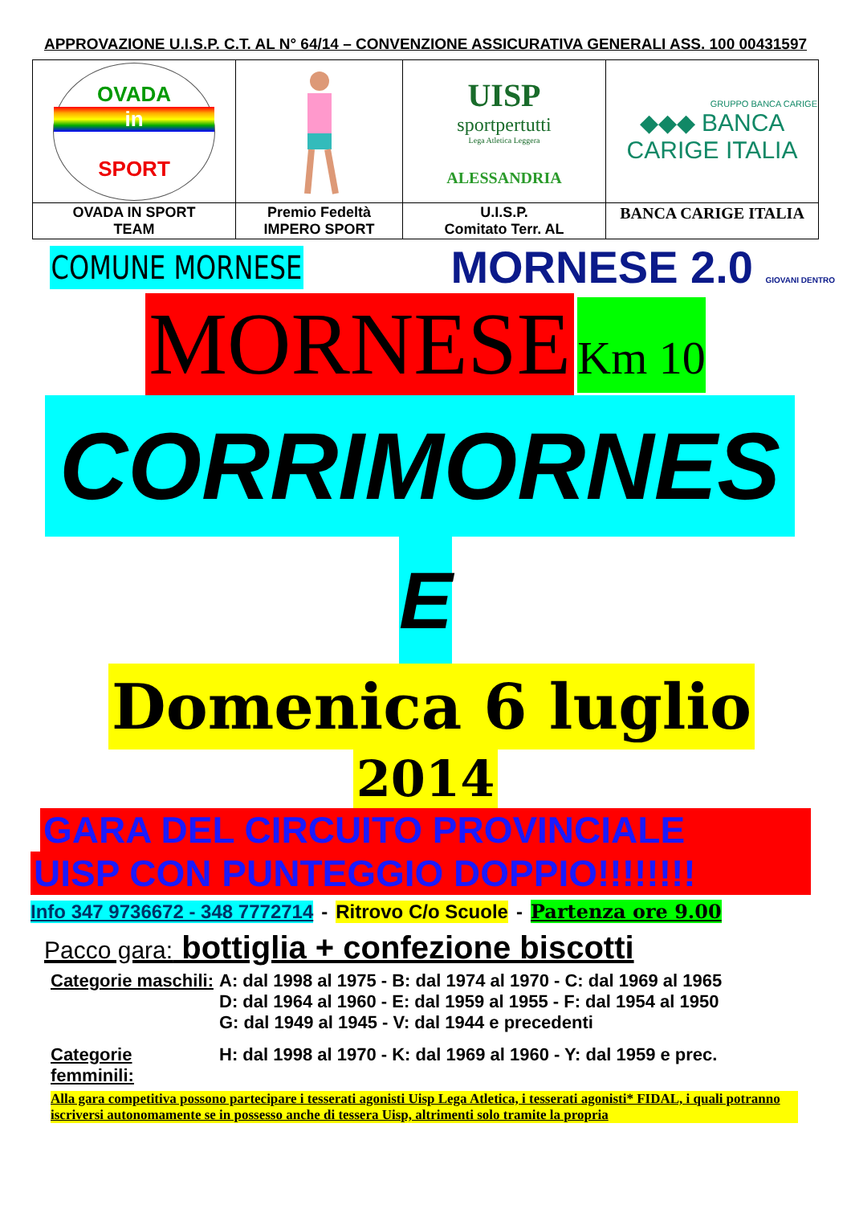APPROVAZIONE U.I.S.P. C.T. AL N° 64/14 – CONVENZIONE ASSICURATIVA GENERALI ASS. 100 00431597
| OVADA in SPORT | | UISP sportpertutti Lega Atletica Leggera ALESSANDRIA | GRUPPO BANCA CARIGE ◆◆◆ BANCA CARIGE ITALIA |
| OVADA IN SPORT TEAM | Premio Fedeltà IMPERO SPORT | U.I.S.P. Comitato Terr. AL | BANCA CARIGE ITALIA |
COMUNE MORNESE
MORNESE 2.0 GIOVANI DENTRO
MORNESE Km 10
CORRIMORNES
E
Domenica 6 luglio
2014
GARA DEL CIRCUITO PROVINCIALE
UISP CON PUNTEGGIO DOPPIO!!!!!!!!
Info 347 9736672 - 348 7772714 - Ritrovo C/o Scuole - Partenza ore 9.00
Pacco gara: bottiglia + confezione biscotti
Categorie maschili: A: dal 1998 al 1975 - B: dal 1974 al 1970 - C: dal 1969 al 1965
D: dal 1964 al 1960 - E: dal 1959 al 1955 - F: dal 1954 al 1950
G: dal 1949 al 1945 - V: dal 1944 e precedenti
Categorie femminili: H: dal 1998 al 1970 - K: dal 1969 al 1960 - Y: dal 1959 e prec.
Alla gara competitiva possono partecipare i tesserati agonisti Uisp Lega Atletica, i tesserati agonisti* FIDAL, i quali potranno iscriversi autonomamente se in possesso anche di tessera Uisp, altrimenti solo tramite la propria